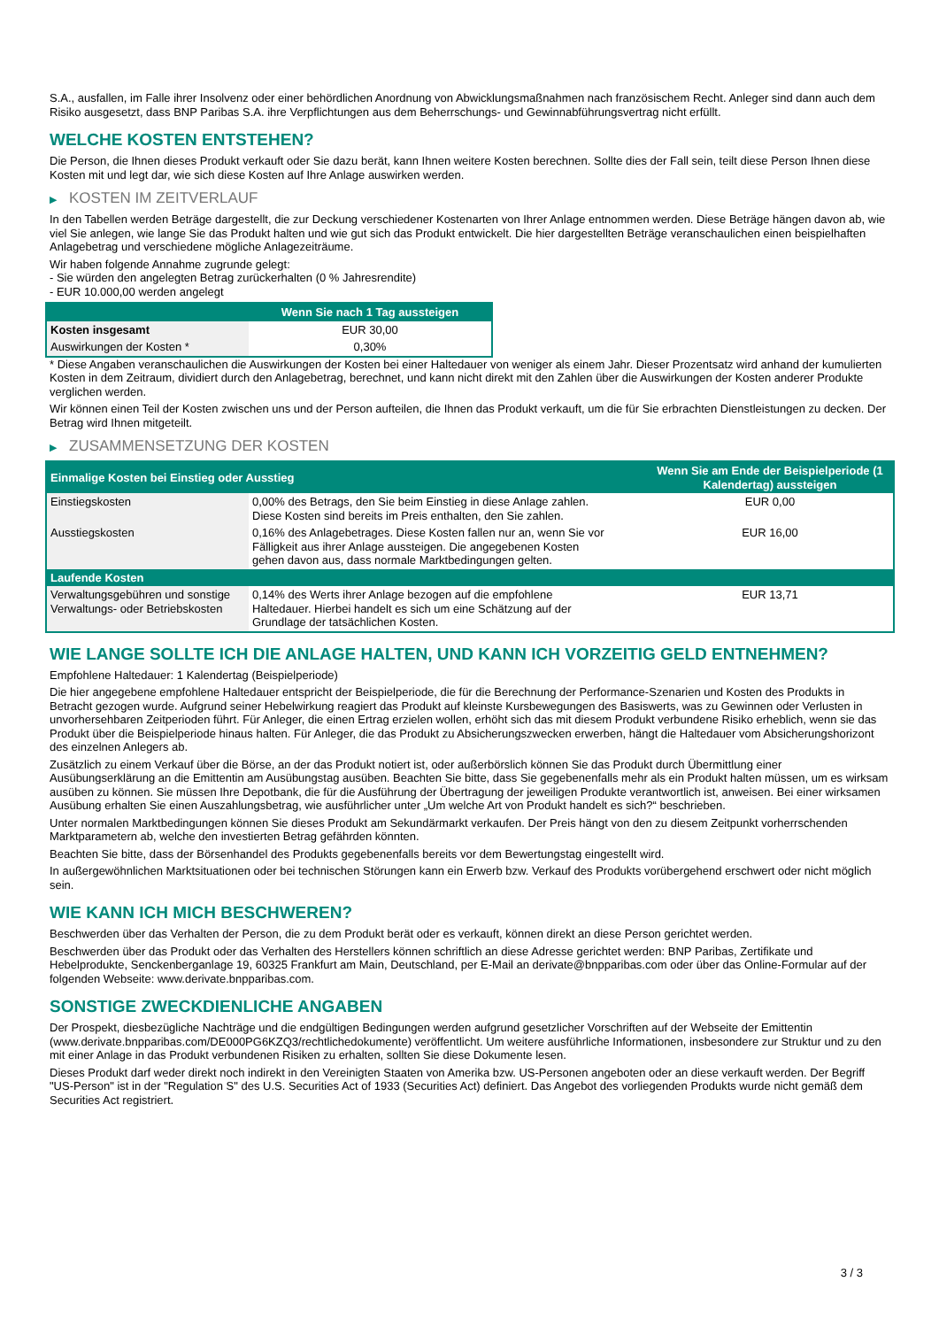S.A., ausfallen, im Falle ihrer Insolvenz oder einer behördlichen Anordnung von Abwicklungsmaßnahmen nach französischem Recht. Anleger sind dann auch dem Risiko ausgesetzt, dass BNP Paribas S.A. ihre Verpflichtungen aus dem Beherrschungs- und Gewinnabführungsvertrag nicht erfüllt.
WELCHE KOSTEN ENTSTEHEN?
Die Person, die Ihnen dieses Produkt verkauft oder Sie dazu berät, kann Ihnen weitere Kosten berechnen. Sollte dies der Fall sein, teilt diese Person Ihnen diese Kosten mit und legt dar, wie sich diese Kosten auf Ihre Anlage auswirken werden.
▶ KOSTEN IM ZEITVERLAUF
In den Tabellen werden Beträge dargestellt, die zur Deckung verschiedener Kostenarten von Ihrer Anlage entnommen werden. Diese Beträge hängen davon ab, wie viel Sie anlegen, wie lange Sie das Produkt halten und wie gut sich das Produkt entwickelt. Die hier dargestellten Beträge veranschaulichen einen beispielhaften Anlagebetrag und verschiedene mögliche Anlagezeiträume.
Wir haben folgende Annahme zugrunde gelegt:
- Sie würden den angelegten Betrag zurückerhalten (0 % Jahresrendite)
- EUR 10.000,00 werden angelegt
| | Wenn Sie nach 1 Tag aussteigen |
| --- | --- |
| Kosten insgesamt | EUR 30,00 |
| Auswirkungen der Kosten * | 0,30% |
* Diese Angaben veranschaulichen die Auswirkungen der Kosten bei einer Haltedauer von weniger als einem Jahr. Dieser Prozentsatz wird anhand der kumulierten Kosten in dem Zeitraum, dividiert durch den Anlagebetrag, berechnet, und kann nicht direkt mit den Zahlen über die Auswirkungen der Kosten anderer Produkte verglichen werden.
Wir können einen Teil der Kosten zwischen uns und der Person aufteilen, die Ihnen das Produkt verkauft, um die für Sie erbrachten Dienstleistungen zu decken. Der Betrag wird Ihnen mitgeteilt.
▶ ZUSAMMENSETZUNG DER KOSTEN
| Einmalige Kosten bei Einstieg oder Ausstieg | | Wenn Sie am Ende der Beispielperiode (1 Kalendertag) aussteigen |
| --- | --- | --- |
| Einstiegskosten | 0,00% des Betrags, den Sie beim Einstieg in diese Anlage zahlen. Diese Kosten sind bereits im Preis enthalten, den Sie zahlen. | EUR 0,00 |
| Ausstiegskosten | 0,16% des Anlagebetrages. Diese Kosten fallen nur an, wenn Sie vor Fälligkeit aus ihrer Anlage aussteigen. Die angegebenen Kosten gehen davon aus, dass normale Marktbedingungen gelten. | EUR 16,00 |
| Laufende Kosten | | |
| Verwaltungsgebühren und sonstige Verwaltungs- oder Betriebskosten | 0,14% des Werts ihrer Anlage bezogen auf die empfohlene Haltedauer. Hierbei handelt es sich um eine Schätzung auf der Grundlage der tatsächlichen Kosten. | EUR 13,71 |
WIE LANGE SOLLTE ICH DIE ANLAGE HALTEN, UND KANN ICH VORZEITIG GELD ENTNEHMEN?
Empfohlene Haltedauer: 1 Kalendertag (Beispielperiode)
Die hier angegebene empfohlene Haltedauer entspricht der Beispielperiode, die für die Berechnung der Performance-Szenarien und Kosten des Produkts in Betracht gezogen wurde. Aufgrund seiner Hebelwirkung reagiert das Produkt auf kleinste Kursbewegungen des Basiswerts, was zu Gewinnen oder Verlusten in unvorhersehbaren Zeitperioden führt. Für Anleger, die einen Ertrag erzielen wollen, erhöht sich das mit diesem Produkt verbundene Risiko erheblich, wenn sie das Produkt über die Beispielperiode hinaus halten. Für Anleger, die das Produkt zu Absicherungszwecken erwerben, hängt die Haltedauer vom Absicherungshorizont des einzelnen Anlegers ab.
Zusätzlich zu einem Verkauf über die Börse, an der das Produkt notiert ist, oder außerbörslich können Sie das Produkt durch Übermittlung einer Ausübungserklärung an die Emittentin am Ausübungstag ausüben. Beachten Sie bitte, dass Sie gegebenenfalls mehr als ein Produkt halten müssen, um es wirksam ausüben zu können. Sie müssen Ihre Depotbank, die für die Ausführung der Übertragung der jeweiligen Produkte verantwortlich ist, anweisen. Bei einer wirksamen Ausübung erhalten Sie einen Auszahlungsbetrag, wie ausführlicher unter „Um welche Art von Produkt handelt es sich?“ beschrieben.
Unter normalen Marktbedingungen können Sie dieses Produkt am Sekundärmarkt verkaufen. Der Preis hängt von den zu diesem Zeitpunkt vorherrschenden Marktparametern ab, welche den investierten Betrag gefährden könnten.
Beachten Sie bitte, dass der Börsenhandel des Produkts gegebenenfalls bereits vor dem Bewertungstag eingestellt wird.
In außergewöhnlichen Marktsituationen oder bei technischen Störungen kann ein Erwerb bzw. Verkauf des Produkts vorübergehend erschwert oder nicht möglich sein.
WIE KANN ICH MICH BESCHWEREN?
Beschwerden über das Verhalten der Person, die zu dem Produkt berät oder es verkauft, können direkt an diese Person gerichtet werden.
Beschwerden über das Produkt oder das Verhalten des Herstellers können schriftlich an diese Adresse gerichtet werden: BNP Paribas, Zertifikate und Hebelprodukte, Senckenberganlage 19, 60325 Frankfurt am Main, Deutschland, per E-Mail an derivate@bnpparibas.com oder über das Online-Formular auf der folgenden Webseite: www.derivate.bnpparibas.com.
SONSTIGE ZWECKDIENLICHE ANGABEN
Der Prospekt, diesbezügliche Nachträge und die endgültigen Bedingungen werden aufgrund gesetzlicher Vorschriften auf der Webseite der Emittentin (www.derivate.bnpparibas.com/DE000PG6KZQ3/rechtlichedokumente) veröffentlicht. Um weitere ausführliche Informationen, insbesondere zur Struktur und zu den mit einer Anlage in das Produkt verbundenen Risiken zu erhalten, sollten Sie diese Dokumente lesen.
Dieses Produkt darf weder direkt noch indirekt in den Vereinigten Staaten von Amerika bzw. US-Personen angeboten oder an diese verkauft werden. Der Begriff "US-Person" ist in der "Regulation S" des U.S. Securities Act of 1933 (Securities Act) definiert. Das Angebot des vorliegenden Produkts wurde nicht gemäß dem Securities Act registriert.
3 / 3